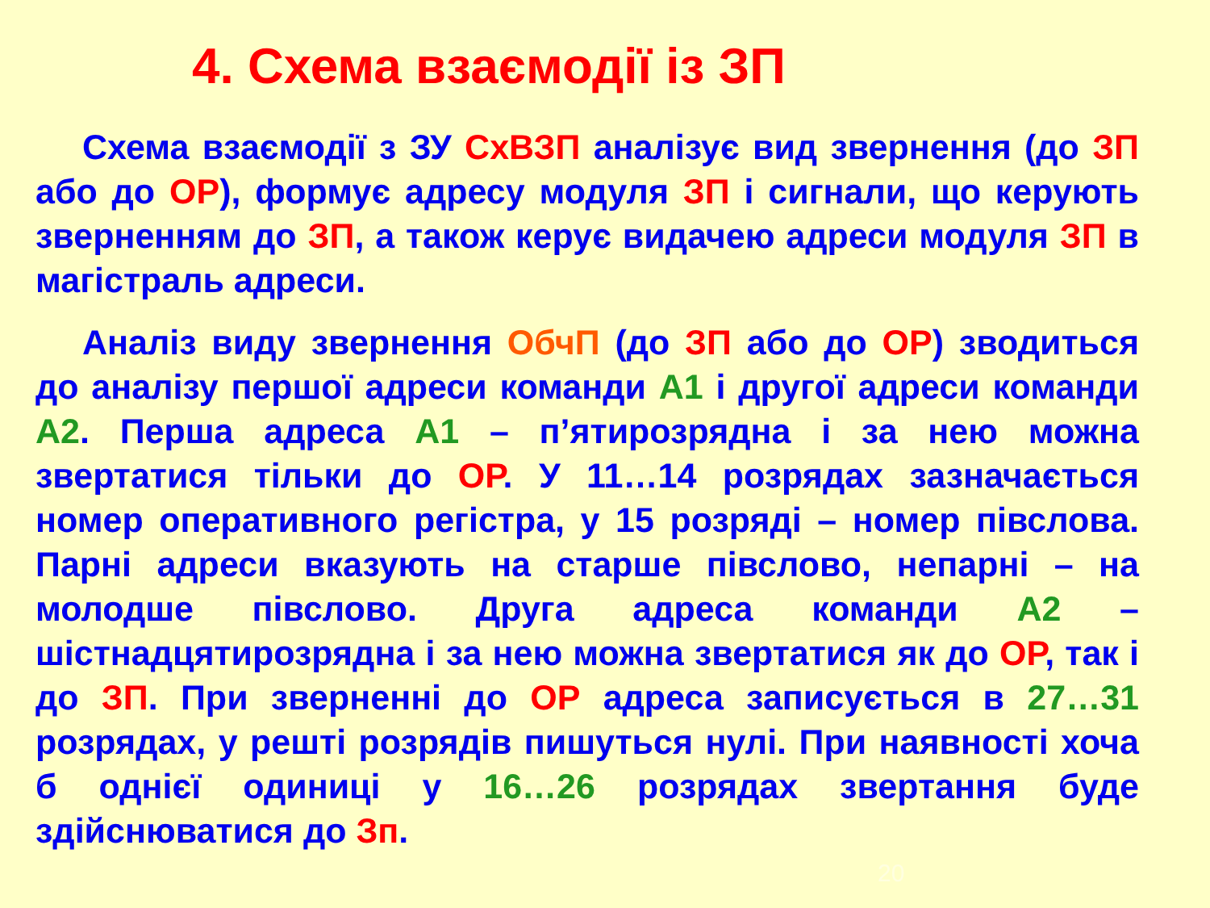4. Схема взаємодії із ЗП
Схема взаємодії з ЗУ СхВЗП аналізує вид звернення (до ЗП або до ОР), формує адресу модуля ЗП і сигнали, що керують зверненням до ЗП, а також керує видачею адреси модуля ЗП в магістраль адреси.
Аналіз виду звернення ОбчП (до ЗП або до ОР) зводиться до аналізу першої адреси команди А1 і другої адреси команди А2. Перша адреса А1 – п’ятирозрядна і за нею можна звертатися тільки до ОР. У 11…14 розрядах зазначається номер оперативного регістра, у 15 розряді – номер півслова. Парні адреси вказують на старше півслово, непарні – на молодше півслово. Друга адреса команди А2 – шістнадцятирозрядна і за нею можна звертатися як до ОР, так і до ЗП. При зверненні до ОР адреса записується в 27…31 розрядах, у решті розрядів пишуться нулі. При наявності хоча б однієї одиниці у 16…26 розрядах звертання буде здійснюватися до Зп.
20